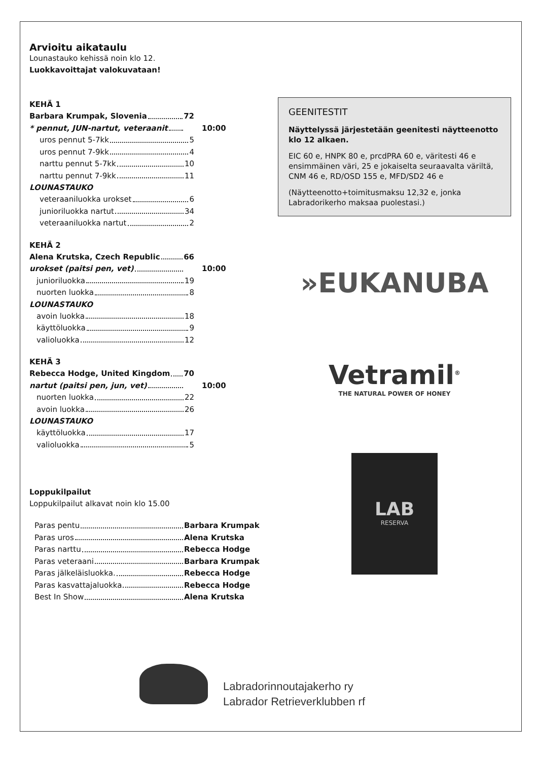Arvioitu aikataulu
Lounastauko kehissä noin klo 12.
Luokkavoittajat valokuvataan!
KEHÄ 1
Barbara Krumpak, Slovenia 72
* pennut, JUN-nartut, veteraanit 10:00
uros pennut 5-7kk 5
uros pennut 7-9kk 4
narttu pennut 5-7kk 10
narttu pennut 7-9kk 11
LOUNASTAUKO
veteraaniluokka urokset 6
junioriluokka nartut 34
veteraaniluokka nartut 2
KEHÄ 2
Alena Krutska, Czech Republic 66
urokset (paitsi pen, vet) 10:00
junioriluokka 19
nuorten luokka 8
LOUNASTAUKO
avoin luokka 18
käyttöluokka 9
valioluokka 12
KEHÄ 3
Rebecca Hodge, United Kingdom 70
nartut (paitsi pen, jun, vet) 10:00
nuorten luokka 22
avoin luokka 26
LOUNASTAUKO
käyttöluokka 17
valioluokka 5
Loppukilpailut
Loppukilpailut alkavat noin klo 15.00
Paras pentu Barbara Krumpak
Paras uros Alena Krutska
Paras narttu Rebecca Hodge
Paras veteraani Barbara Krumpak
Paras jälkeläisluokka. Rebecca Hodge
Paras kasvattajaluokka Rebecca Hodge
Best In Show Alena Krutska
GEENITESTIT
Näyttelyssä järjestetään geenitesti näytteenotto klo 12 alkaen.
EIC 60 e, HNPK 80 e, prcdPRA 60 e, väritesti 46 e ensimmäinen väri, 25 e jokaiselta seuraavalta väriltä, CNM 46 e, RD/OSD 155 e, MFD/SD2 46 e
(Näytteenotto+toimitusmaksu 12,32 e, jonka Labradorikerho maksaa puolestasi.)
»EUKANUBA
Vetramil<sup>®</sup>
THE NATURAL POWER OF HONEY
LAB
RESERVA
Labradorinnoutajakerho ry
Labrador Retrieverklubben rf